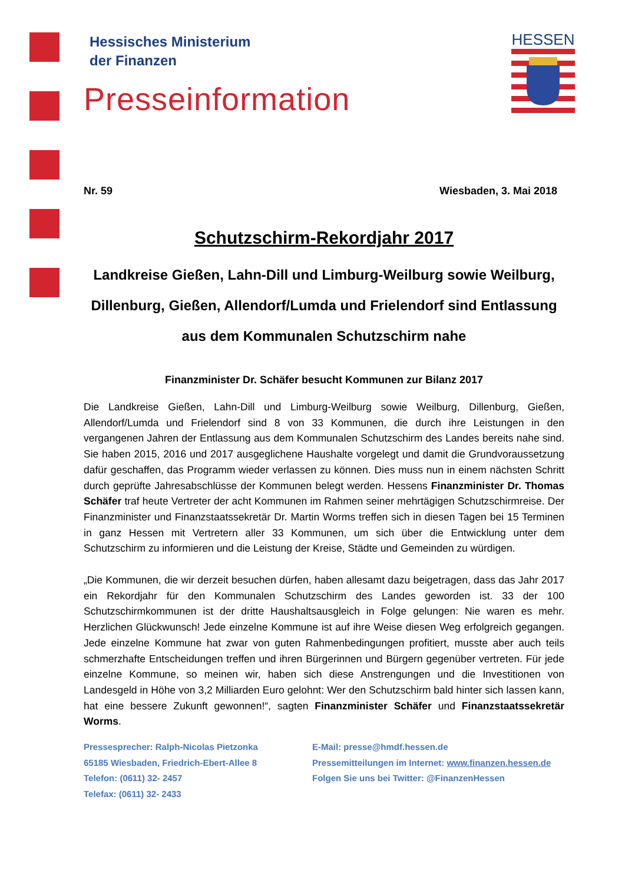HESSEN
Hessisches Ministerium
der Finanzen
Presseinformation
Nr. 59 Wiesbaden, 3. Mai 2018
Schutzschirm-Rekordjahr 2017
Landkreise Gießen, Lahn-Dill und Limburg-Weilburg sowie Weilburg, Dillenburg, Gießen, Allendorf/Lumda und Frielendorf sind Entlassung aus dem Kommunalen Schutzschirm nahe
Finanzminister Dr. Schäfer besucht Kommunen zur Bilanz 2017
Die Landkreise Gießen, Lahn-Dill und Limburg-Weilburg sowie Weilburg, Dillenburg, Gießen, Allendorf/Lumda und Frielendorf sind 8 von 33 Kommunen, die durch ihre Leistungen in den vergangenen Jahren der Entlassung aus dem Kommunalen Schutzschirm des Landes bereits nahe sind. Sie haben 2015, 2016 und 2017 ausgeglichene Haushalte vorgelegt und damit die Grundvoraussetzung dafür geschaffen, das Programm wieder verlassen zu können. Dies muss nun in einem nächsten Schritt durch geprüfte Jahresabschlüsse der Kommunen belegt werden. Hessens Finanzminister Dr. Thomas Schäfer traf heute Vertreter der acht Kommunen im Rahmen seiner mehrtägigen Schutzschirmreise. Der Finanzminister und Finanzstaatssekretär Dr. Martin Worms treffen sich in diesen Tagen bei 15 Terminen in ganz Hessen mit Vertretern aller 33 Kommunen, um sich über die Entwicklung unter dem Schutzschirm zu informieren und die Leistung der Kreise, Städte und Gemeinden zu würdigen.
„Die Kommunen, die wir derzeit besuchen dürfen, haben allesamt dazu beigetragen, dass das Jahr 2017 ein Rekordjahr für den Kommunalen Schutzschirm des Landes geworden ist. 33 der 100 Schutzschirmkommunen ist der dritte Haushaltsausgleich in Folge gelungen: Nie waren es mehr. Herzlichen Glückwunsch! Jede einzelne Kommune ist auf ihre Weise diesen Weg erfolgreich gegangen. Jede einzelne Kommune hat zwar von guten Rahmenbedingungen profitiert, musste aber auch teils schmerzhafte Entscheidungen treffen und ihren Bürgerinnen und Bürgern gegenüber vertreten. Für jede einzelne Kommune, so meinen wir, haben sich diese Anstrengungen und die Investitionen von Landesgeld in Höhe von 3,2 Milliarden Euro gelohnt: Wer den Schutzschirm bald hinter sich lassen kann, hat eine bessere Zukunft gewonnen!“, sagten Finanzminister Schäfer und Finanzstaatssekretär Worms.
Pressesprecher: Ralph-Nicolas Pietzonka
65185 Wiesbaden, Friedrich-Ebert-Allee 8
Telefon: (0611) 32- 2457
Telefax: (0611) 32- 2433
E-Mail: presse@hmdf.hessen.de
Pressemitteilungen im Internet: www.finanzen.hessen.de
Folgen Sie uns bei Twitter: @FinanzenHessen